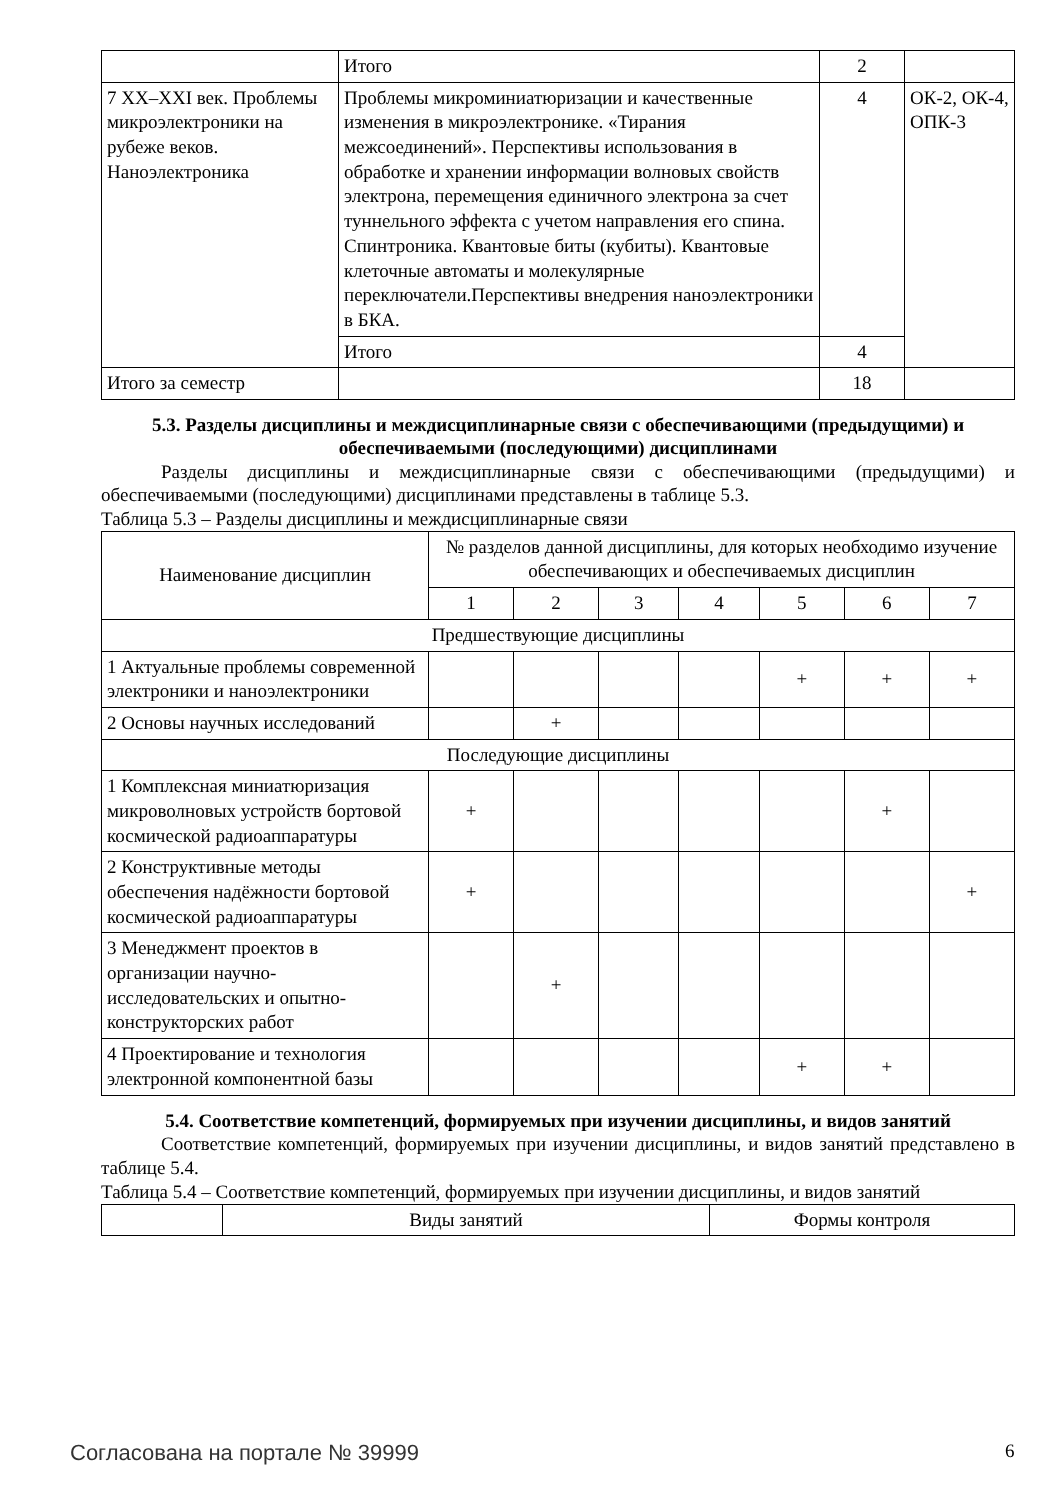| | Итого | 2 | |
| 7 XX–XXI век. Проблемы микроэлектроники на рубеже веков. Наноэлектроника | Проблемы микроминиатюризации и качественные изменения в микроэлектронике. «Тирания межсоединений». Перспективы использования в обработке и хранении информации волновых свойств электрона, перемещения единичного электрона за счет туннельного эффекта с учетом направления его спина. Спинтроника. Квантовые биты (кубиты). Квантовые клеточные автоматы и молекулярные переключатели.Перспективы внедрения наноэлектроники в БКА. | 4 | ОК-2, ОК-4, ОПК-3 |
| | Итого | 4 | |
| Итого за семестр | | 18 | |
5.3. Разделы дисциплины и междисциплинарные связи с обеспечивающими (предыдущими) и обеспечиваемыми (последующими) дисциплинами
Разделы дисциплины и междисциплинарные связи с обеспечивающими (предыдущими) и обеспечиваемыми (последующими) дисциплинами представлены в таблице 5.3.
Таблица 5.3 – Разделы дисциплины и междисциплинарные связи
| Наименование дисциплин | № разделов данной дисциплины, для которых необходимо изучение обеспечивающих и обеспечиваемых дисциплин | | | | | | |
| --- | --- | --- | --- | --- | --- | --- | --- |
| | 1 | 2 | 3 | 4 | 5 | 6 | 7 |
| Предшествующие дисциплины | | | | | | | |
| 1 Актуальные проблемы современной электроники и наноэлектроники | | | | | + | + | + |
| 2 Основы научных исследований | | + | | | | | |
| Последующие дисциплины | | | | | | | |
| 1 Комплексная миниатюризация микроволновых устройств бортовой космической радиоаппаратуры | + | | | | | + | |
| 2 Конструктивные методы обеспечения надёжности бортовой космической радиоаппаратуры | + | | | | | | + |
| 3 Менеджмент проектов в организации научно-исследовательских и опытно-конструкторских работ | | + | | | | | |
| 4 Проектирование и технология электронной компонентной базы | | | | | + | + | |
5.4. Соответствие компетенций, формируемых при изучении дисциплины, и видов занятий
Соответствие компетенций, формируемых при изучении дисциплины, и видов занятий представлено в таблице 5.4.
Таблица 5.4 – Соответствие компетенций, формируемых при изучении дисциплины, и видов занятий
| | Виды занятий | Формы контроля |
Согласована на портале № 39999 6